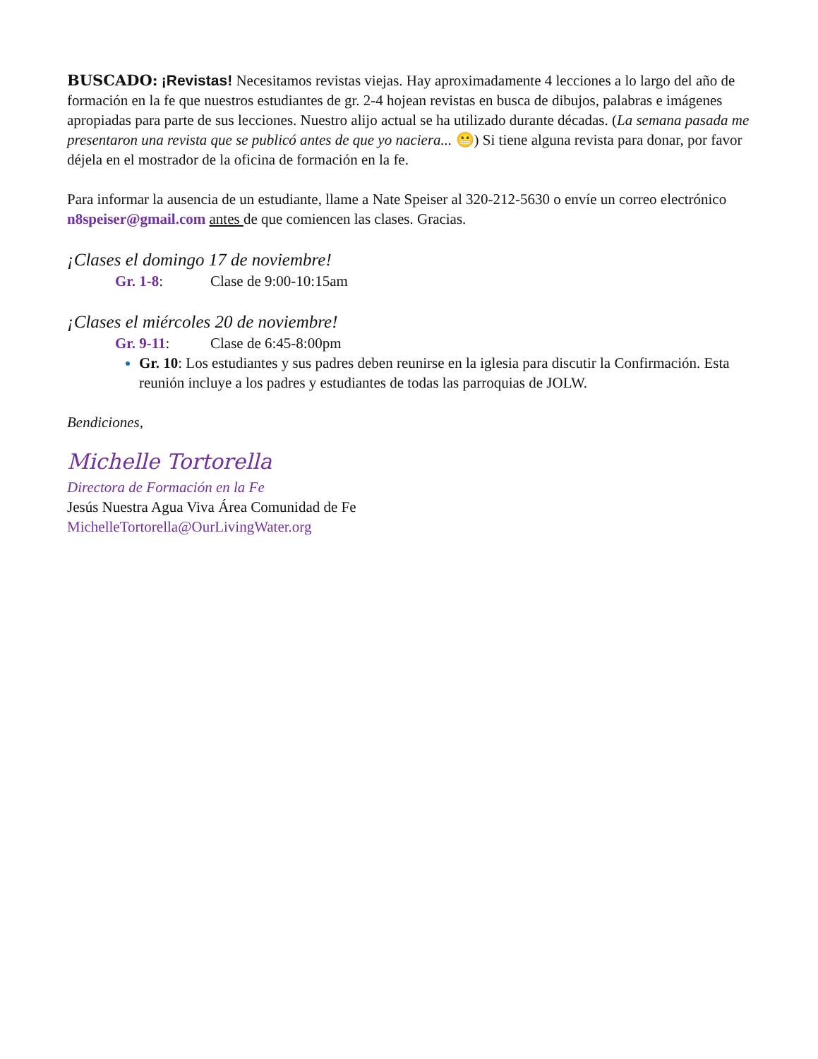BUSCADO: ¡Revistas! Necesitamos revistas viejas. Hay aproximadamente 4 lecciones a lo largo del año de formación en la fe que nuestros estudiantes de gr. 2-4 hojean revistas en busca de dibujos, palabras e imágenes apropiadas para parte de sus lecciones. Nuestro alijo actual se ha utilizado durante décadas. (La semana pasada me presentaron una revista que se publicó antes de que yo naciera... 😬) Si tiene alguna revista para donar, por favor déjela en el mostrador de la oficina de formación en la fe.
Para informar la ausencia de un estudiante, llame a Nate Speiser al 320-212-5630 o envíe un correo electrónico n8speiser@gmail.com antes de que comiencen las clases. Gracias.
¡Clases el domingo 17 de noviembre!
Gr. 1-8: Clase de 9:00-10:15am
¡Clases el miércoles 20 de noviembre!
Gr. 9-11: Clase de 6:45-8:00pm
Gr. 10: Los estudiantes y sus padres deben reunirse en la iglesia para discutir la Confirmación. Esta reunión incluye a los padres y estudiantes de todas las parroquias de JOLW.
Bendiciones,
Michelle Tortorella
Directora de Formación en la Fe
Jesús Nuestra Agua Viva Área Comunidad de Fe
MichelleTortorella@OurLivingWater.org